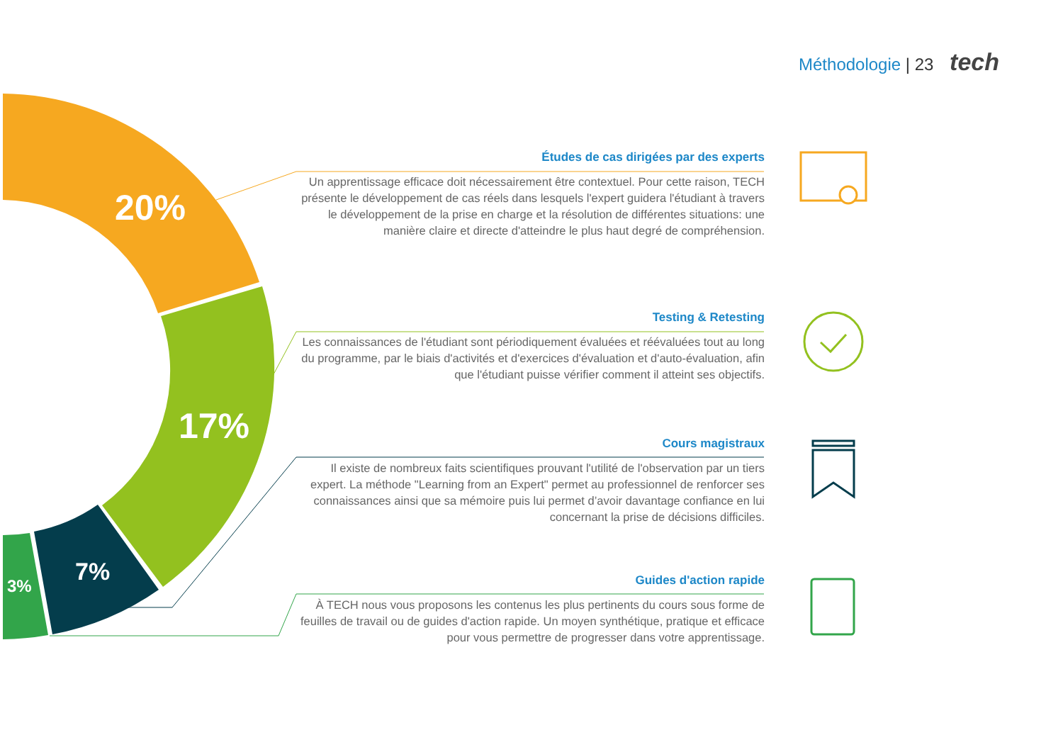Méthodologie | 23 tech
20%
17%
7%
3%
Études de cas dirigées par des experts
Un apprentissage efficace doit nécessairement être contextuel. Pour cette raison, TECH présente le développement de cas réels dans lesquels l'expert guidera l'étudiant à travers le développement de la prise en charge et la résolution de différentes situations: une manière claire et directe d'atteindre le plus haut degré de compréhension.
Testing & Retesting
Les connaissances de l'étudiant sont périodiquement évaluées et réévaluées tout au long du programme, par le biais d'activités et d'exercices d'évaluation et d'auto-évaluation, afin que l'étudiant puisse vérifier comment il atteint ses objectifs.
Cours magistraux
Il existe de nombreux faits scientifiques prouvant l'utilité de l'observation par un tiers expert. La méthode "Learning from an Expert" permet au professionnel de renforcer ses connaissances ainsi que sa mémoire puis lui permet d’avoir davantage confiance en lui concernant la prise de décisions difficiles.
Guides d'action rapide
À TECH nous vous proposons les contenus les plus pertinents du cours sous forme de feuilles de travail ou de guides d'action rapide. Un moyen synthétique, pratique et efficace pour vous permettre de progresser dans votre apprentissage.